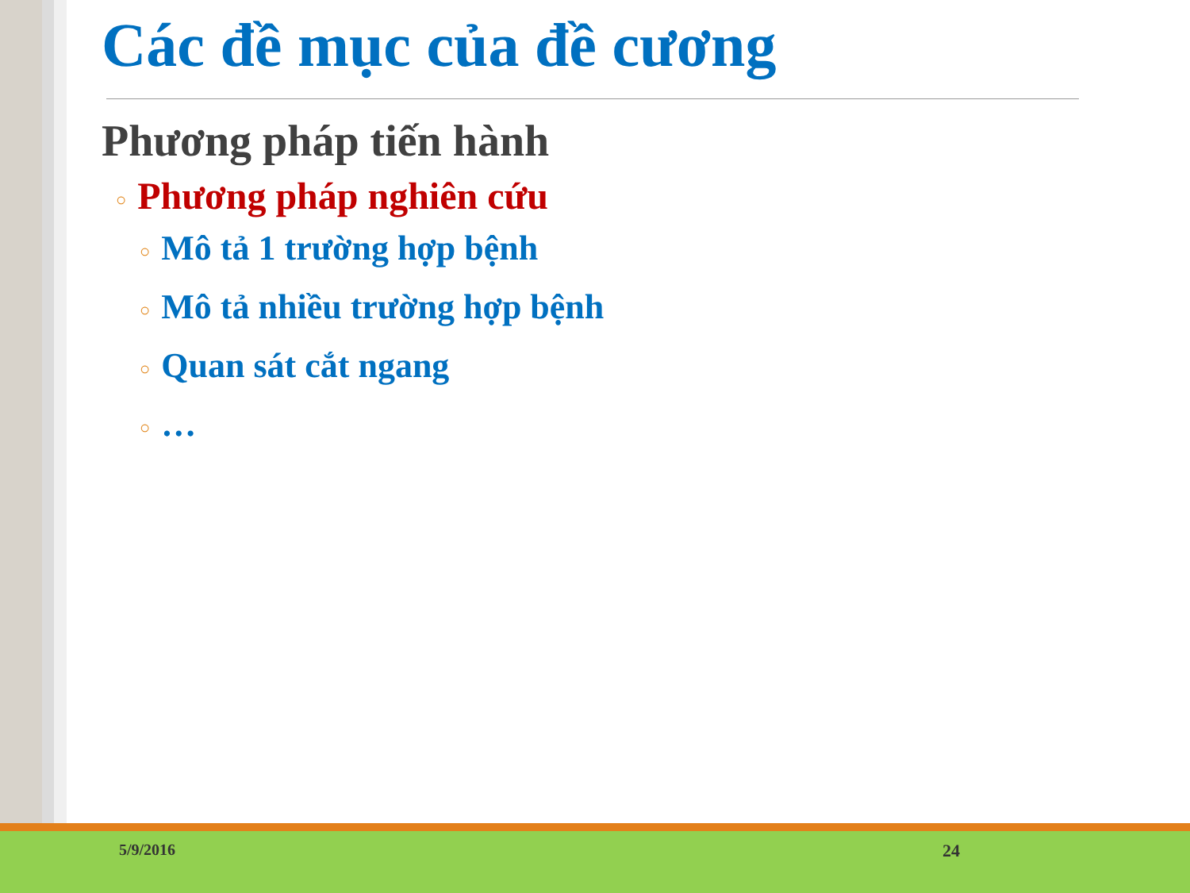Các đề mục của đề cương
Phương pháp tiến hành
○ Phương pháp nghiên cứu
○ Mô tả 1 trường hợp bệnh
○ Mô tả nhiều trường hợp bệnh
○ Quan sát cắt ngang
○ …
5/9/2016 24